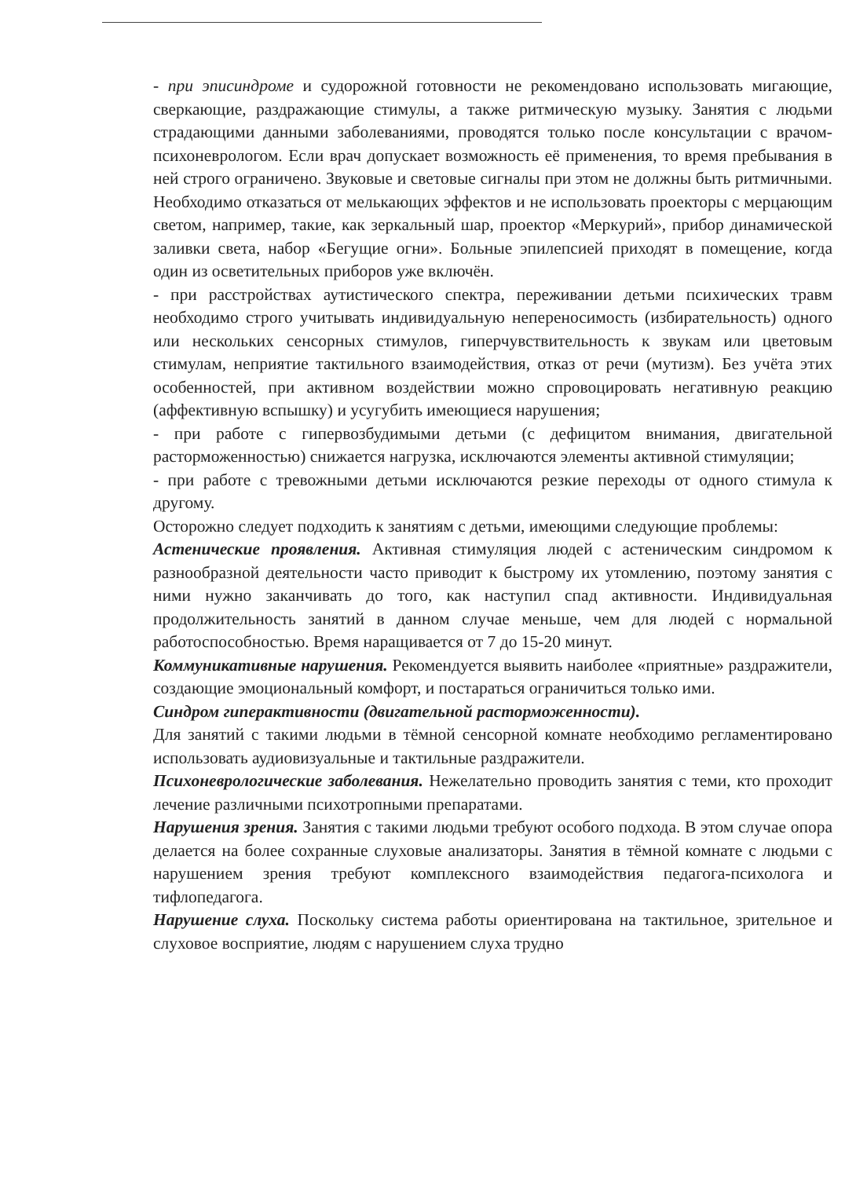- при эписиндроме и судорожной готовности не рекомендовано использовать мигающие, сверкающие, раздражающие стимулы, а также ритмическую музыку. Занятия с людьми страдающими данными заболеваниями, проводятся только после консультации с врачом- психоневрологом. Если врач допускает возможность её применения, то время пребывания в ней строго ограничено. Звуковые и световые сигналы при этом не должны быть ритмичными. Необходимо отказаться от мелькающих эффектов и не использовать проекторы с мерцающим светом, например, такие, как зеркальный шар, проектор «Меркурий», прибор динамической заливки света, набор «Бегущие огни». Больные эпилепсией приходят в помещение, когда один из осветительных приборов уже включён.
- при расстройствах аутистического спектра, переживании детьми психических травм необходимо строго учитывать индивидуальную непереносимость (избирательность) одного или нескольких сенсорных стимулов, гиперчувствительность к звукам или цветовым стимулам, неприятие тактильного взаимодействия, отказ от речи (мутизм). Без учёта этих особенностей, при активном воздействии можно спровоцировать негативную реакцию (аффективную вспышку) и усугубить имеющиеся нарушения;
- при работе с гипервозбудимыми детьми (с дефицитом внимания, двигательной расторможенностью) снижается нагрузка, исключаются элементы активной стимуляции;
- при работе с тревожными детьми исключаются резкие переходы от одного стимула к другому.
Осторожно следует подходить к занятиям с детьми, имеющими следующие проблемы:
Астенические проявления. Активная стимуляция людей с астеническим синдромом к разнообразной деятельности часто приводит к быстрому их утомлению, поэтому занятия с ними нужно заканчивать до того, как наступил спад активности. Индивидуальная продолжительность занятий в данном случае меньше, чем для людей с нормальной работоспособностью. Время наращивается от 7 до 15-20 минут.
Коммуникативные нарушения. Рекомендуется выявить наиболее «приятные» раздражители, создающие эмоциональный комфорт, и постараться ограничиться только ими.
Синдром гиперактивности (двигательной расторможенности).
Для занятий с такими людьми в тёмной сенсорной комнате необходимо регламентировано использовать аудиовизуальные и тактильные раздражители.
Психоневрологические заболевания. Нежелательно проводить занятия с теми, кто проходит лечение различными психотропными препаратами.
Нарушения зрения. Занятия с такими людьми требуют особого подхода. В этом случае опора делается на более сохранные слуховые анализаторы. Занятия в тёмной комнате с людьми с нарушением зрения требуют комплексного взаимодействия педагога-психолога и тифлопедагога.
Нарушение слуха. Поскольку система работы ориентирована на тактильное, зрительное и слуховое восприятие, людям с нарушением слуха трудно